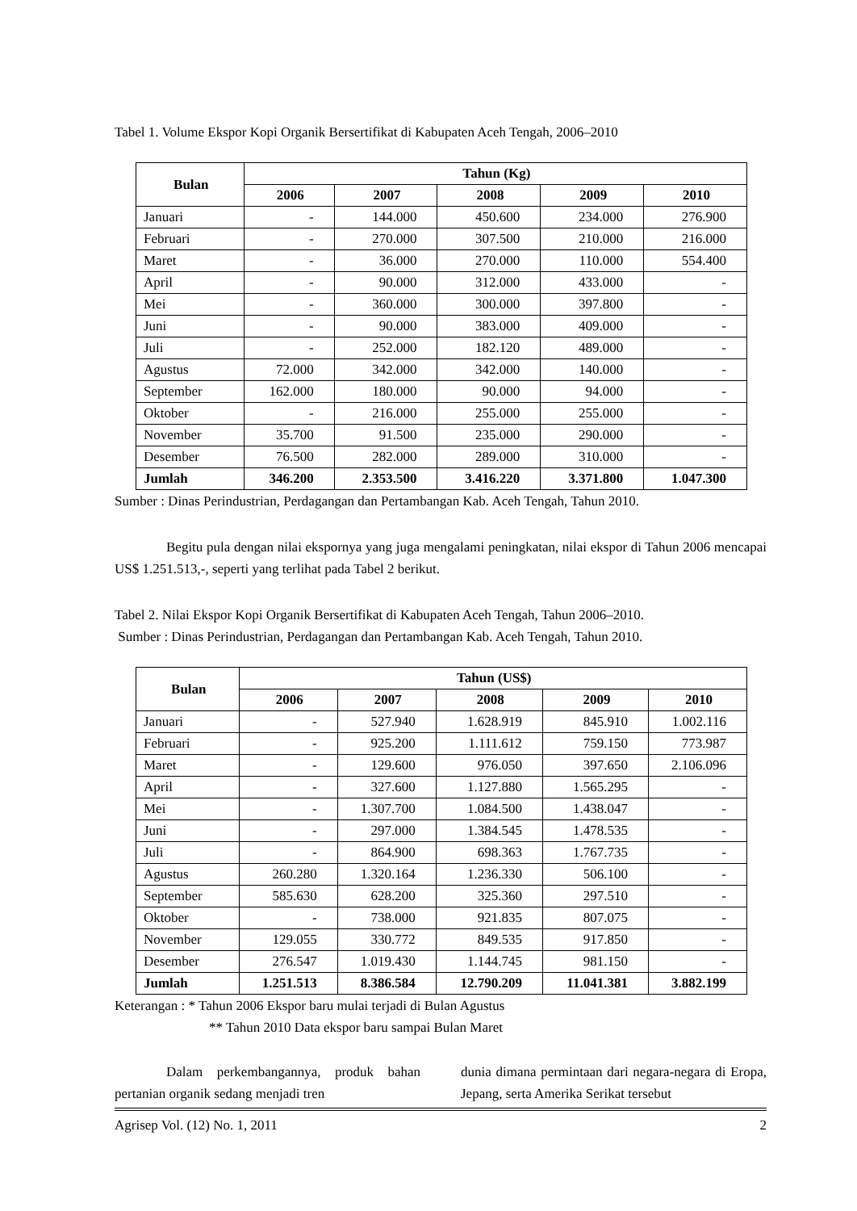Tabel 1. Volume Ekspor Kopi Organik Bersertifikat di Kabupaten Aceh Tengah, 2006–2010
| Bulan | Tahun (Kg) | | | | |
| --- | --- | --- | --- | --- | --- |
| | 2006 | 2007 | 2008 | 2009 | 2010 |
| Januari | - | 144.000 | 450.600 | 234.000 | 276.900 |
| Februari | - | 270.000 | 307.500 | 210.000 | 216.000 |
| Maret | - | 36.000 | 270.000 | 110.000 | 554.400 |
| April | - | 90.000 | 312.000 | 433.000 | - |
| Mei | - | 360.000 | 300.000 | 397.800 | - |
| Juni | - | 90.000 | 383.000 | 409.000 | - |
| Juli | - | 252.000 | 182.120 | 489.000 | - |
| Agustus | 72.000 | 342.000 | 342.000 | 140.000 | - |
| September | 162.000 | 180.000 | 90.000 | 94.000 | - |
| Oktober | - | 216.000 | 255.000 | 255.000 | - |
| November | 35.700 | 91.500 | 235.000 | 290.000 | - |
| Desember | 76.500 | 282.000 | 289.000 | 310.000 | - |
| Jumlah | 346.200 | 2.353.500 | 3.416.220 | 3.371.800 | 1.047.300 |
Sumber : Dinas Perindustrian, Perdagangan dan Pertambangan Kab. Aceh Tengah, Tahun 2010.
Begitu pula dengan nilai ekspornya yang juga mengalami peningkatan, nilai ekspor di Tahun 2006 mencapai US$ 1.251.513,-, seperti yang terlihat pada Tabel 2 berikut.
Tabel 2. Nilai Ekspor Kopi Organik Bersertifikat di Kabupaten Aceh Tengah, Tahun 2006–2010.
Sumber : Dinas Perindustrian, Perdagangan dan Pertambangan Kab. Aceh Tengah, Tahun 2010.
| Bulan | Tahun (US$) | | | | |
| --- | --- | --- | --- | --- | --- |
| | 2006 | 2007 | 2008 | 2009 | 2010 |
| Januari | - | 527.940 | 1.628.919 | 845.910 | 1.002.116 |
| Februari | - | 925.200 | 1.111.612 | 759.150 | 773.987 |
| Maret | - | 129.600 | 976.050 | 397.650 | 2.106.096 |
| April | - | 327.600 | 1.127.880 | 1.565.295 | - |
| Mei | - | 1.307.700 | 1.084.500 | 1.438.047 | - |
| Juni | - | 297.000 | 1.384.545 | 1.478.535 | - |
| Juli | - | 864.900 | 698.363 | 1.767.735 | - |
| Agustus | 260.280 | 1.320.164 | 1.236.330 | 506.100 | - |
| September | 585.630 | 628.200 | 325.360 | 297.510 | - |
| Oktober | - | 738.000 | 921.835 | 807.075 | - |
| November | 129.055 | 330.772 | 849.535 | 917.850 | - |
| Desember | 276.547 | 1.019.430 | 1.144.745 | 981.150 | - |
| Jumlah | 1.251.513 | 8.386.584 | 12.790.209 | 11.041.381 | 3.882.199 |
Keterangan : * Tahun 2006 Ekspor baru mulai terjadi di Bulan Agustus
** Tahun 2010 Data ekspor baru sampai Bulan Maret
Dalam perkembangannya, produk bahan pertanian organik sedang menjadi tren
dunia dimana permintaan dari negara-negara di Eropa, Jepang, serta Amerika Serikat tersebut
Agrisep Vol. (12) No. 1, 2011 2